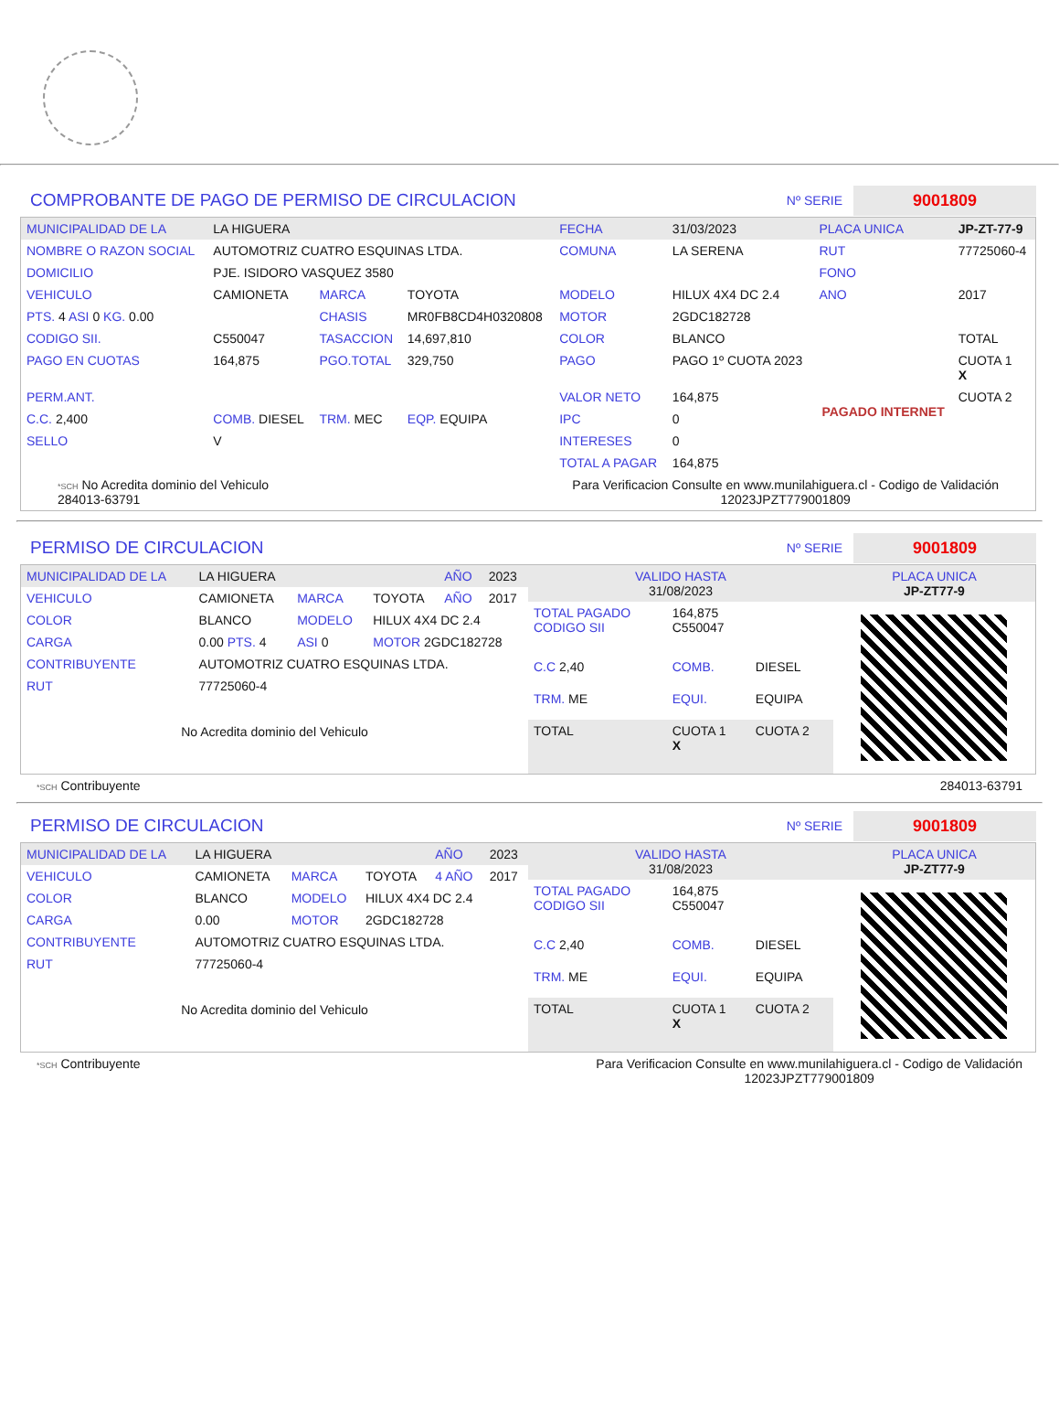COMPROBANTE DE PAGO DE PERMISO DE CIRCULACION
Nº SERIE
9001809
| MUNICIPALIDAD DE LA | LA HIGUERA | | | FECHA | 31/03/2023 | PLACA UNICA | JP-ZT-77-9 |
| NOMBRE O RAZON SOCIAL | AUTOMOTRIZ CUATRO ESQUINAS LTDA. | | | COMUNA | LA SERENA | RUT | 77725060-4 |
| DOMICILIO | PJE. ISIDORO VASQUEZ 3580 | | | | | FONO | |
| VEHICULO | CAMIONETA | MARCA | TOYOTA | MODELO | HILUX 4X4 DC 2.4 | ANO | 2017 |
| PTS. 4 ASI 0 KG. 0.00 | | CHASIS | MR0FB8CD4H0320808 | MOTOR | 2GDC182728 | | |
| CODIGO SII. | C550047 | TASACCION | 14,697,810 | COLOR | BLANCO | | TOTAL |
| PAGO EN CUOTAS | 164,875 | PGO.TOTAL | 329,750 | PAGO | PAGO 1º CUOTA 2023 | PAGADO INTERNET | CUOTA 1 X |
| PERM.ANT. | | | | VALOR NETO | 164,875 | | CUOTA 2 |
| C.C. 2,400 | COMB. DIESEL | TRM. MEC | EQP. EQUIPA | IPC | 0 | | |
| SELLO | V | | | INTERESES | 0 | | |
| | | | | TOTAL A PAGAR | 164,875 | | |
*SCH No Acredita dominio del Vehiculo
284013-63791 Para Verificacion Consulte en www.munilahiguera.cl - Codigo de Validación
12023JPZT779001809
PERMISO DE CIRCULACION
Nº SERIE
9001809
| MUNICIPALIDAD DE LA | LA HIGUERA | | | AÑO | 2023 |
| VEHICULO | CAMIONETA | MARCA | TOYOTA | AÑO | 2017 |
| COLOR | BLANCO | MODELO | HILUX 4X4 DC 2.4 | | |
| CARGA | 0.00 PTS. 4 | ASI 0 | MOTOR 2GDC182728 | | |
| CONTRIBUYENTE | AUTOMOTRIZ CUATRO ESQUINAS LTDA. | | | | |
| RUT | 77725060-4 | | | | |
| No Acredita dominio del Vehiculo | | | | | |
| VALIDO HASTA 31/08/2023 | | | PLACA UNICA JP-ZT77-9 |
| TOTAL PAGADO CODIGO SII | 164,875 C550047 | | |
| C.C 2,40 | COMB. | DIESEL | |
| TRM. ME | EQUI. | EQUIPA | |
| TOTAL | CUOTA 1 X | CUOTA 2 | |
*SCH Contribuyente 284013-63791
PERMISO DE CIRCULACION
Nº SERIE
9001809
| MUNICIPALIDAD DE LA | LA HIGUERA | | | AÑO | 2023 |
| VEHICULO | CAMIONETA | MARCA | TOYOTA | 4 AÑO | 2017 |
| COLOR | BLANCO | MODELO | HILUX 4X4 DC 2.4 | | |
| CARGA | 0.00 | MOTOR | 2GDC182728 | | |
| CONTRIBUYENTE | AUTOMOTRIZ CUATRO ESQUINAS LTDA. | | | | |
| RUT | 77725060-4 | | | | |
| No Acredita dominio del Vehiculo | | | | | |
| VALIDO HASTA 31/08/2023 | | | PLACA UNICA JP-ZT77-9 |
| TOTAL PAGADO CODIGO SII | 164,875 C550047 | | |
| C.C 2,40 | COMB. | DIESEL | |
| TRM. ME | EQUI. | EQUIPA | |
| TOTAL | CUOTA 1 X | CUOTA 2 | |
*SCH Contribuyente Para Verificacion Consulte en www.munilahiguera.cl - Codigo de Validación
12023JPZT779001809